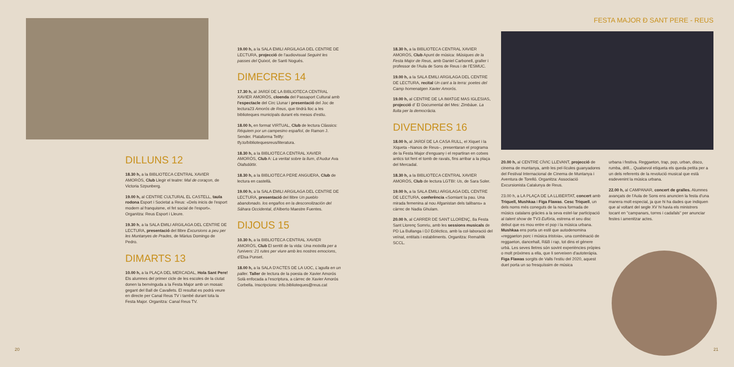DILLUNS 12
18.30 h, a la BIBLIOTECA CENTRAL XAVIER AMORÓS, Club Llegir el teatre: Mal de coraçon, de Victoria Szpunberg.
19.00 h, al CENTRE CULTURAL EL CASTELL, taula rodona Esport i Societat a Reus: «Dels inicis de l'esport modern al franquisme, el fet social de l'esport». Organitza: Reus Esport i Lleure.
19.30 h, a la SALA EMILI ARGILAGA DEL CENTRE DE LECTURA, presentació del llibre Excursions a peu per les Muntanyes de Prades, de Màrius Domingo de Pedro.
DIMARTS 13
10.00 h, a la PLAÇA DEL MERCADAL, Hola Sant Pere! Els alumnes del primer cicle de les escoles de la ciutat donen la benvinguda a la Festa Major amb un mosaic gegant del Ball de Cavallets. El resultat es podrà veure en directe per Canal Reus TV i també durant tota la Festa Major. Organitza: Canal Reus TV.
19.00 h, a la SALA EMILI ARGILAGA DEL CENTRE DE LECTURA, projecció de l'audiovisual Seguint les passes del Quixot, de Santi Nogués.
DIMECRES 14
17.30 h, al JARDÍ DE LA BIBLIOTECA CENTRAL XAVIER AMORÓS, cloenda del Passaport Cultural amb l'espectacle del Circ Llunar i presentació del Joc de lectura23 Amorós de Reus, que tindrà lloc a les biblioteques municipals durant els mesos d'estiu.
18.00 h, en format VIRTUAL, Club de lectura Clàssics: Réquiem por un campesino español, de Ramon J. Sender. Plataforma Tellfy: tfy.to/bibliotequesreus/literatura.
18.30 h, a la BIBLIOTECA CENTRAL XAVIER AMORÓS, Club A: La veritat sobre la llum, d'Audur Ava Ólafsdóttir.
18.30 h, a la BIBLIOTECA PERE ANGUERA, Club de lectura en castellà.
19.00 h, a la SALA EMILI ARGILAGA DEL CENTRE DE LECTURA, presentació del llibre Un pueblo abandonado. los engaños en la desconolización del Sáhara Occidental, d'Alberto Maestre Fuentes.
DIJOUS 15
10.30 h, a la BIBLIOTECA CENTRAL XAVIER AMORÓS, Club El sentit de la vida: Una motxilla per a l'univers: 21 rutes per viure amb les nostres emocions, d'Elsa Punset.
18.00 h, a la SALA D'ACTES DE LA UOC, L'agulla en un paller. Taller de lectura de la poesia de Xavier Amorós Solà enfocada a l'escriptura, a càrrec de Xavier Amorós Corbella. Inscripcions: info.biblioteques@reus.cat
20
FESTA MAJOR Ð SANT PERE - REUS
18.30 h, a la BIBLIOTECA CENTRAL XAVIER AMORÓS, Club Apunt de música: Músiques de la Festa Major de Reus, amb Daniel Carbonell, graller i professor de l'Aula de Sons de Reus i de l'ESMUC.
19.00 h, a la SALA EMILI ARGILAGA DEL CENTRE DE LECTURA, recital Un cant a la terra: poetes del Camp homenatgen Xavier Amorós.
19.00 h, al CENTRE DE LA IMATGE MAS IGLESIAS, projecció d' El Documental del Mes: Zimbàue. La lluita per la democràcia.
DIVENDRES 16
18.00 h, al JARDÍ DE LA CASA RULL, el Xiquet i la Xiqueta –Nanos de Reus–, presentaran el programa de la Festa Major d'enguany i el repartiran en cotxes antics tot fent el tomb de ravals, fins arribar a la plaça del Mercadal.
18.30 h, a la BIBLIOTECA CENTRAL XAVIER AMORÓS, Club de lectura LGTBI: Us, de Sara Soler.
19.00 h, a la SALA EMILI ARGILAGA DEL CENTRE DE LECTURA, conferència «Somiant la pau. Una mirada femenina al nou Afganistan dels talibans» a càrrec de Nadia Ghulam.
20.00 h, al CARRER DE SANT LLORENÇ, 8a Festa Sant Llorenç Somriu, amb les sessions musicals de PD La Bullanga i DJ Ecléctico, amb la col·laboració del veïnat, entitats i establiments. Organitza: Remahlik SCCL.
20.00 h, al CENTRE CÍVIC LLEVANT, projecció de cinema de muntanya, amb les pel·lícules guanyadores del Festival Internacional de Cinema de Muntanya i Aventura de Torelló. Organitza: Associació Excursionista Catalunya de Reus.
23.00 h, a LA PLAÇA DE LA LLIBERTAT, concert amb Triquell, Mushkaa i Figa Flawas. Cesc Triquell, un dels noms més coneguts de la nova formada de músics catalans gràcies a la seva estel·lar participació al talent show de TV3 Eufòria, estrena el seu disc debut que es mou entre el pop i la música urbana. Mushkaa ens porta un estil que autodenomina «reggaeton porc i música tristoia», una combinació de reggaeton, dancehall, R&B i rap, tot dins el gènere urbà. Les seves lletres són sovint experiències pròpies o molt pròximes a ella, que li serveixen d'autoteràpia. Figa Flawas sorgits de Valls l'estiu del 2020, aquest duet porta un so fresquíssim de música
urbana i festiva. Reggaeton, trap, pop, urban, disco, rumba, drill... Qualsevol etiqueta els queda petita per a un dels referents de la revolució musical que està esdevenint la música urbana.
22.00 h, al CAMPANAR, concert de gralles. Alumnes avançats de l'Aula de Sons ens anuncien la festa d'una manera molt especial, ja que hi ha dades que indiquen que al voltant del segle XV hi havia els ministrers tocant en "campanars, torres i cadafals" per anunciar festes i amenitzar actes.
21